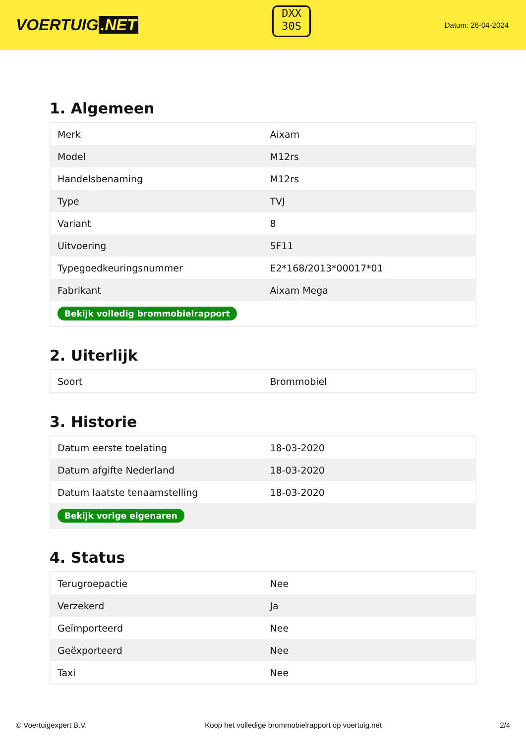VOERTUIG.NET
DXX
30S
Datum: 26-04-2024
1. Algemeen
| Merk | Aixam |
| Model | M12rs |
| Handelsbenaming | M12rs |
| Type | TVJ |
| Variant | 8 |
| Uitvoering | 5F11 |
| Typegoedkeuringsnummer | E2*168/2013*00017*01 |
| Fabrikant | Aixam Mega |
| Bekijk volledig brommobielrapport | |
2. Uiterlijk
| Soort | Brommobiel |
3. Historie
| Datum eerste toelating | 18-03-2020 |
| Datum afgifte Nederland | 18-03-2020 |
| Datum laatste tenaamstelling | 18-03-2020 |
| Bekijk vorige eigenaren | |
4. Status
| Terugroepactie | Nee |
| Verzekerd | Ja |
| Geïmporteerd | Nee |
| Geëxporteerd | Nee |
| Taxi | Nee |
© Voertuigexpert B.V. Koop het volledige brommobielrapport op voertuig.net 2/4